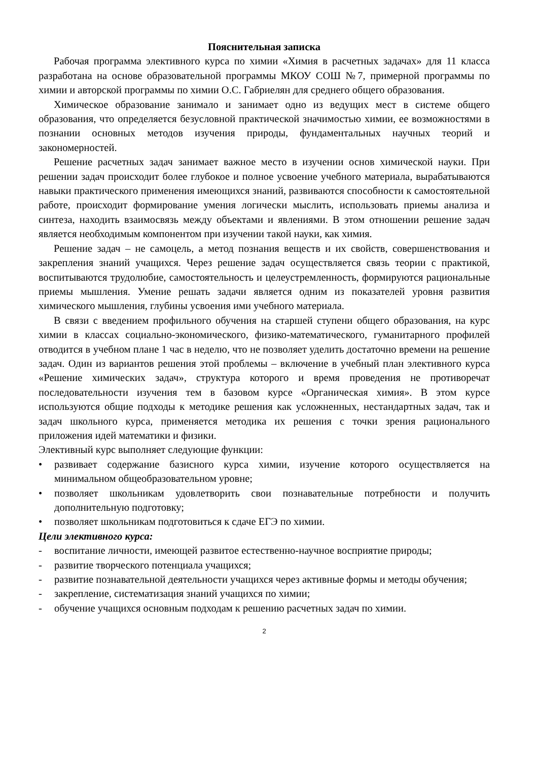Пояснительная записка
Рабочая программа элективного курса по химии «Химия в расчетных задачах» для 11 класса разработана на основе образовательной программы МКОУ СОШ №7, примерной программы по химии и авторской программы по химии О.С. Габриелян для среднего общего образования.
Химическое образование занимало и занимает одно из ведущих мест в системе общего образования, что определяется безусловной практической значимостью химии, ее возможностями в познании основных методов изучения природы, фундаментальных научных теорий и закономерностей.
Решение расчетных задач занимает важное место в изучении основ химической науки. При решении задач происходит более глубокое и полное усвоение учебного материала, вырабатываются навыки практического применения имеющихся знаний, развиваются способности к самостоятельной работе, происходит формирование умения логически мыслить, использовать приемы анализа и синтеза, находить взаимосвязь между объектами и явлениями. В этом отношении решение задач является необходимым компонентом при изучении такой науки, как химия.
Решение задач – не самоцель, а метод познания веществ и их свойств, совершенствования и закрепления знаний учащихся. Через решение задач осуществляется связь теории с практикой, воспитываются трудолюбие, самостоятельность и целеустремленность, формируются рациональные приемы мышления. Умение решать задачи является одним из показателей уровня развития химического мышления, глубины усвоения ими учебного материала.
В связи с введением профильного обучения на старшей ступени общего образования, на курс химии в классах социально-экономического, физико-математического, гуманитарного профилей отводится в учебном плане 1 час в неделю, что не позволяет уделить достаточно времени на решение задач. Один из вариантов решения этой проблемы – включение в учебный план элективного курса «Решение химических задач», структура которого и время проведения не противоречат последовательности изучения тем в базовом курсе «Органическая химия». В этом курсе используются общие подходы к методике решения как усложненных, нестандартных задач, так и задач школьного курса, применяется методика их решения с точки зрения рационального приложения идей математики и физики.
Элективный курс выполняет следующие функции:
• развивает содержание базисного курса химии, изучение которого осуществляется на минимальном общеобразовательном уровне;
• позволяет школьникам удовлетворить свои познавательные потребности и получить дополнительную подготовку;
• позволяет школьникам подготовиться к сдаче ЕГЭ по химии.
Цели элективного курса:
- воспитание личности, имеющей развитое естественно-научное восприятие природы;
- развитие творческого потенциала учащихся;
- развитие познавательной деятельности учащихся через активные формы и методы обучения;
- закрепление, систематизация знаний учащихся по химии;
- обучение учащихся основным подходам к решению расчетных задач по химии.
2